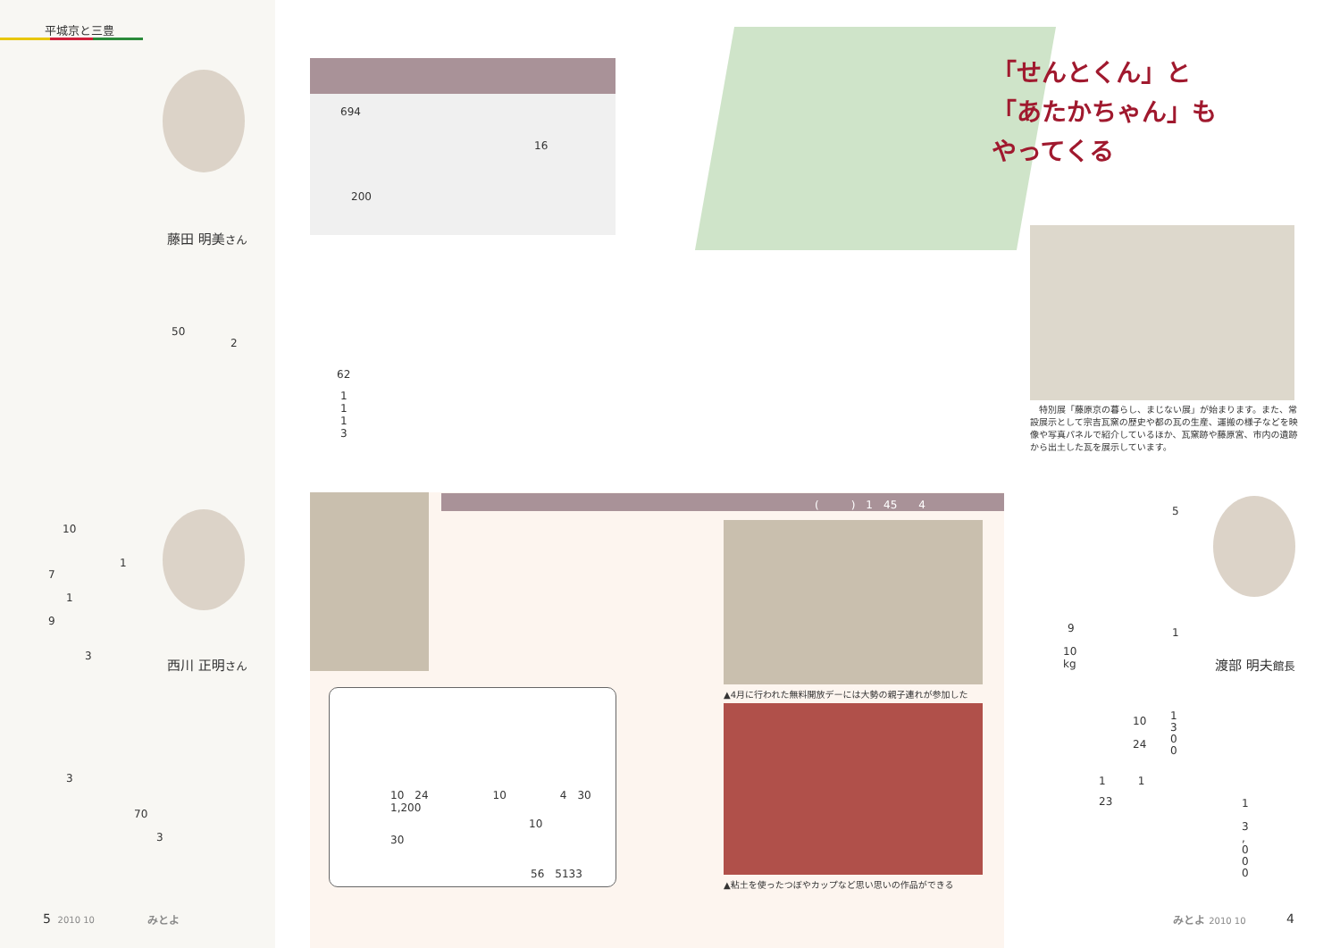平城京と三豊
藤田 明美さん
50
2
10
1
7
1
9
3 西川 正明さん
3
70
3
5 2010 10 みとよ
694
16
200
62
1
1
1
3
「せんとくん」と
「あたかちゃん」も
やってくる
　特別展「藤原京の暮らし、まじない展」が始まります。また、常設展示として宗吉瓦窯の歴史や都の瓦の生産、運搬の様子などを映像や写真パネルで紹介しているほか、瓦窯跡や藤原宮、市内の遺跡から出土した瓦を展示しています。
(　　　)　1　45　　4
▲4月に行われた無料開放デーには大勢の親子連れが参加した
▲粘土を使ったつぼやカップなど思い思いの作品ができる
10　24　　　　　　10　　　　　4　30
1,200
10
30
56　5133
5
9 1
10
kg
渡部 明夫館長
10
1
3
0
0
24
1　　　1
23
1
3
,
0
0
0
みとよ 2010 10 4